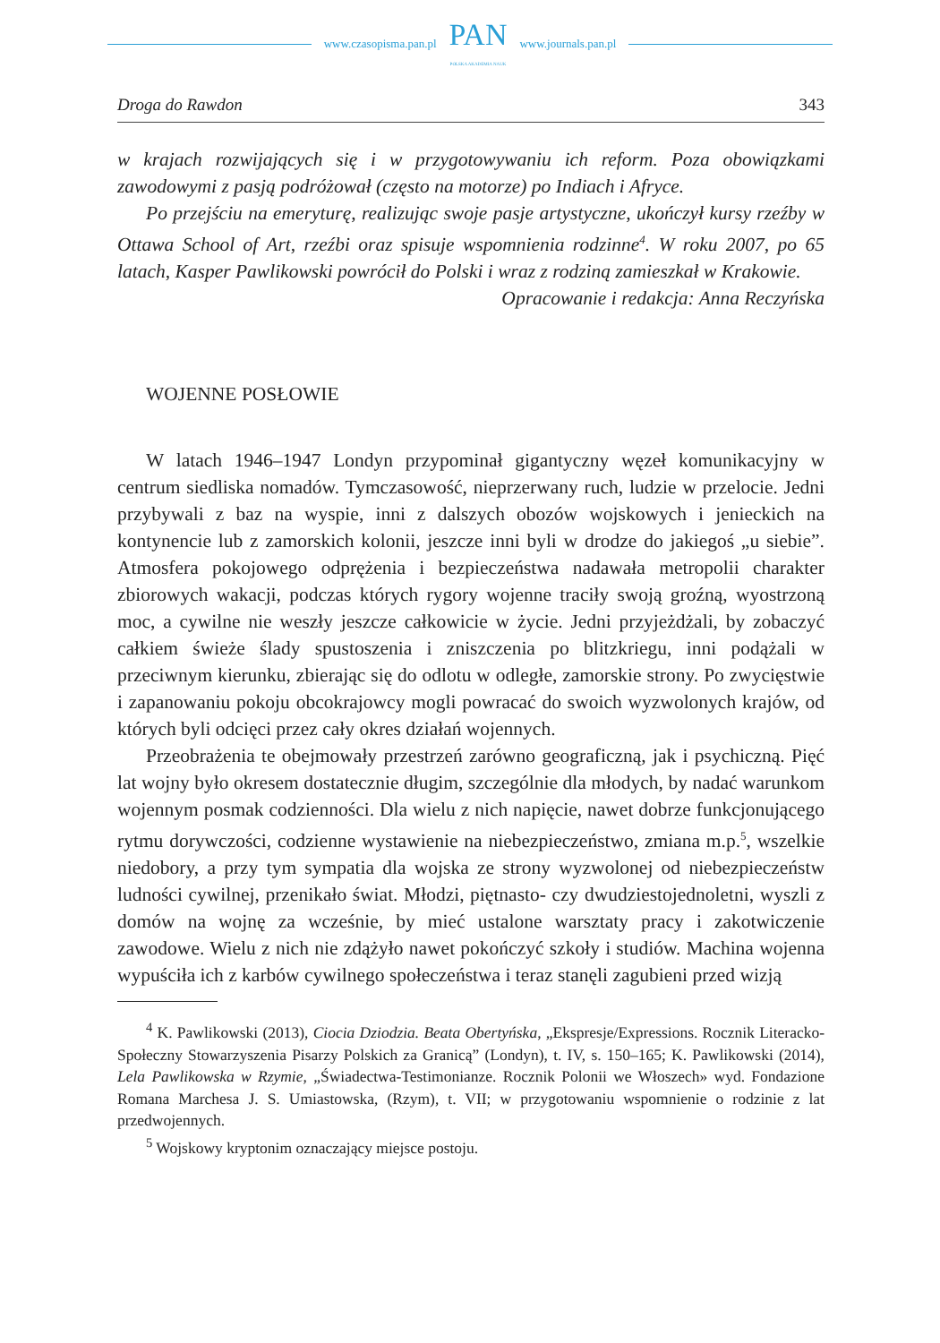www.czasopisma.pan.pl
PAN
POLSKA AKADEMIA NAUK
www.journals.pan.pl
Droga do Rawdon 343
w krajach rozwijających się i w przygotowywaniu ich reform. Poza obowiązkami zawodowymi z pasją podróżował (często na motorze) po Indiach i Afryce.
Po przejściu na emeryturę, realizując swoje pasje artystyczne, ukończył kursy rzeźby w Ottawa School of Art, rzeźbi oraz spisuje wspomnienia rodzinne<sup>4</sup>. W roku 2007, po 65 latach, Kasper Pawlikowski powrócił do Polski i wraz z rodziną zamieszkał w Krakowie.
Opracowanie i redakcja: Anna Reczyńska
WOJENNE POSŁOWIE
W latach 1946–1947 Londyn przypominał gigantyczny węzeł komunikacyjny w centrum siedliska nomadów. Tymczasowość, nieprzerwany ruch, ludzie w przelocie. Jedni przybywali z baz na wyspie, inni z dalszych obozów wojskowych i jenieckich na kontynencie lub z zamorskich kolonii, jeszcze inni byli w drodze do jakiegoś „u siebie”. Atmosfera pokojowego odprężenia i bezpieczeństwa nadawała metropolii charakter zbiorowych wakacji, podczas których rygory wojenne traciły swoją groźną, wyostrzoną moc, a cywilne nie weszły jeszcze całkowicie w życie. Jedni przyjeżdżali, by zobaczyć całkiem świeże ślady spustoszenia i zniszczenia po blitzkriegu, inni podążali w przeciwnym kierunku, zbierając się do odlotu w odległe, zamorskie strony. Po zwycięstwie i zapanowaniu pokoju obcokrajowcy mogli powracać do swoich wyzwolonych krajów, od których byli odcięci przez cały okres działań wojennych.
Przeobrażenia te obejmowały przestrzeń zarówno geograficzną, jak i psychiczną. Pięć lat wojny było okresem dostatecznie długim, szczególnie dla młodych, by nadać warunkom wojennym posmak codzienności. Dla wielu z nich napięcie, nawet dobrze funkcjonującego rytmu dorywczości, codzienne wystawienie na niebezpieczeństwo, zmiana m.p.<sup>5</sup>, wszelkie niedobory, a przy tym sympatia dla wojska ze strony wyzwolonej od niebezpieczeństw ludności cywilnej, przenikało świat. Młodzi, piętnasto- czy dwudziestojednoletni, wyszli z domów na wojnę za wcześnie, by mieć ustalone warsztaty pracy i zakotwiczenie zawodowe. Wielu z nich nie zdążyło nawet pokończyć szkoły i studiów. Machina wojenna wypuściła ich z karbów cywilnego społeczeństwa i teraz stanęli zagubieni przed wizją
<sup>4</sup> K. Pawlikowski (2013), Ciocia Dziodzia. Beata Obertyńska, „Ekspresje/Expressions. Rocznik Literacko-Społeczny Stowarzyszenia Pisarzy Polskich za Granicą” (Londyn), t. IV, s. 150–165; K. Pawlikowski (2014), Lela Pawlikowska w Rzymie, „Świadectwa-Testimonianze. Rocznik Polonii we Włoszech» wyd. Fondazione Romana Marchesa J. S. Umiastowska, (Rzym), t. VII; w przygotowaniu wspomnienie o rodzinie z lat przedwojennych.
<sup>5</sup> Wojskowy kryptonim oznaczający miejsce postoju.